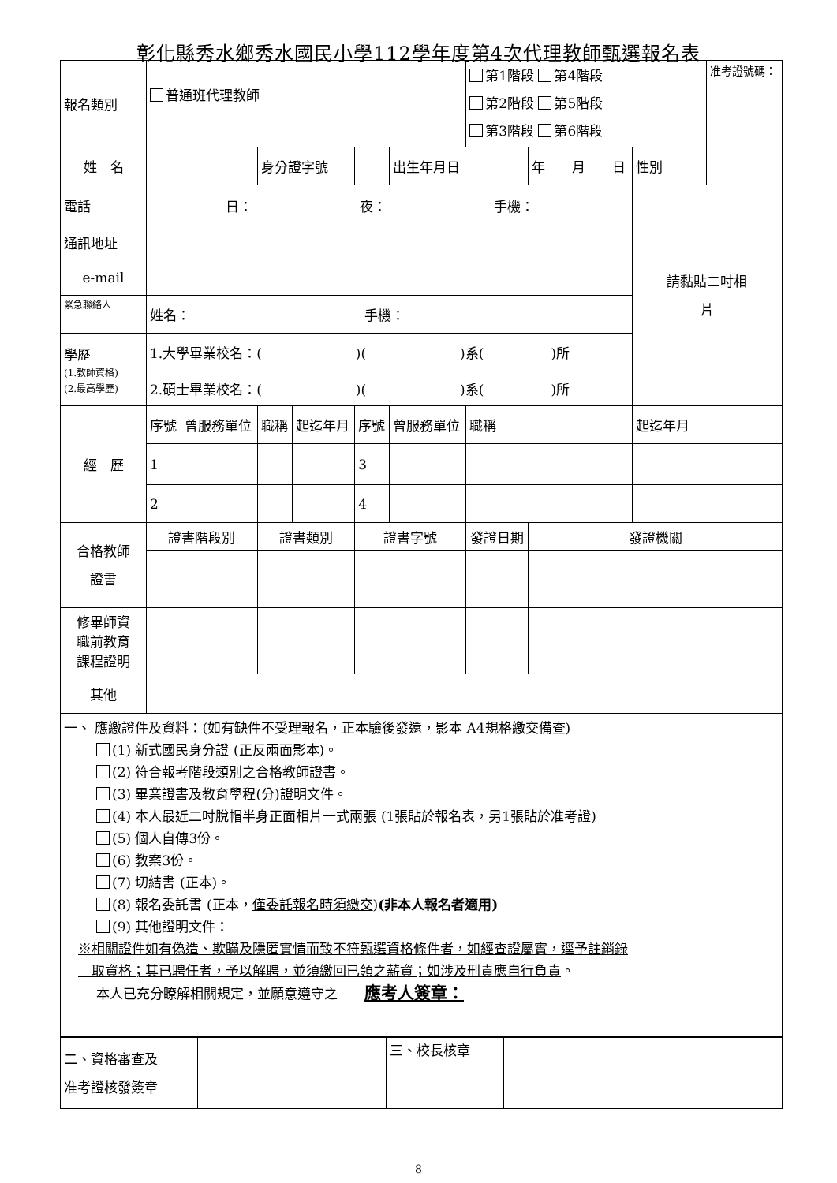彰化縣秀水鄉秀水國民小學112學年度第4次代理教師甄選報名表
| 報名類別 | 普通班代理教師 | | | | | | 第1階段 第4階段 第2階段 第5階段 第3階段 第6階段 | | | 准考證號碼： |
| 姓 名 | | | 身分證字號 | | | 出生年月日 | | 年 月 日 | 性別 | |
| 電話 | 日： 夜： 手機： | | | | | | | | 請黏貼二吋相 片 | |
| 通訊地址 | | | | | | | | | | |
| e-mail | | | | | | | | | | |
| 緊急聯絡人 | 姓名： 手機： | | | | | | | | | |
| 學歷 (1.教師資格) (2.最高學歷) | 1.大學畢業校名：( )( )系( )所 | | | | | | | | | |
| | 2.碩士畢業校名：( )( )系( )所 | | | | | | | | | |
| 經 歷 | 序號 | 曾服務單位 | 職稱 | 起迄年月 | 序號 | 曾服務單位 | 職稱 | | 起迄年月 | |
| | 1 | | | | 3 | | | | | |
| | 2 | | | | 4 | | | | | |
| 合格教師 證書 | 證書階段別 | | 證書類別 | | 證書字號 | | 發證日期 | 發證機關 | | |
| 修畢師資 職前教育 課程證明 | | | | | | | | | | |
| 其他 | | | | | | | | | | |
一、 應繳證件及資料：(如有缺件不受理報名，正本驗後發還，影本 A4規格繳交備查)
(1) 新式國民身分證 (正反兩面影本)。
(2) 符合報考階段類別之合格教師證書。
(3) 畢業證書及教育學程(分)證明文件。
(4) 本人最近二吋脫帽半身正面相片一式兩張 (1張貼於報名表，另1張貼於准考證)
(5) 個人自傳3份。
(6) 教案3份。
(7) 切結書 (正本)。
(8) 報名委託書 (正本，僅委託報名時須繳交)(非本人報名者適用)
(9) 其他證明文件：
※相關證件如有偽造、欺瞞及隱匿實情而致不符甄選資格條件者，如經查證屬實，逕予註銷錄
　取資格；其已聘任者，予以解聘，並須繳回已領之薪資；如涉及刑責應自行負責。
本人已充分瞭解相關規定，並願意遵守之　　應考人簽章：
| 二、資格審查及 准考證核發簽章 | | 三、校長核章 | |
8